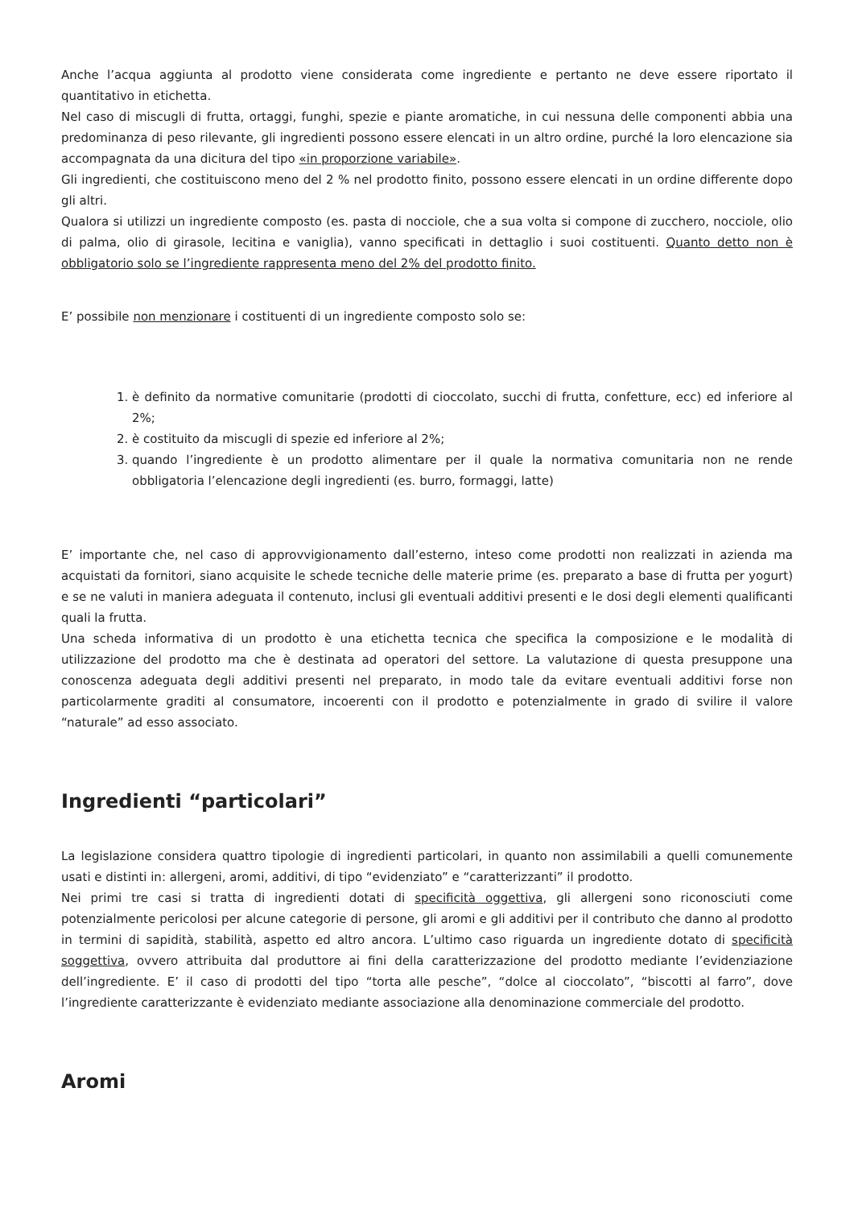Anche l’acqua aggiunta al prodotto viene considerata come ingrediente e pertanto ne deve essere riportato il quantitativo in etichetta.
Nel caso di miscugli di frutta, ortaggi, funghi, spezie e piante aromatiche, in cui nessuna delle componenti abbia una predominanza di peso rilevante, gli ingredienti possono essere elencati in un altro ordine, purché la loro elencazione sia accompagnata da una dicitura del tipo «in proporzione variabile».
Gli ingredienti, che costituiscono meno del 2 % nel prodotto finito, possono essere elencati in un ordine differente dopo gli altri.
Qualora si utilizzi un ingrediente composto (es. pasta di nocciole, che a sua volta si compone di zucchero, nocciole, olio di palma, olio di girasole, lecitina e vaniglia), vanno specificati in dettaglio i suoi costituenti. Quanto detto non è obbligatorio solo se l’ingrediente rappresenta meno del 2% del prodotto finito.
E’ possibile non menzionare i costituenti di un ingrediente composto solo se:
1. è definito da normative comunitarie (prodotti di cioccolato, succhi di frutta, confetture, ecc) ed inferiore al 2%;
2. è costituito da miscugli di spezie ed inferiore al 2%;
3. quando l’ingrediente è un prodotto alimentare per il quale la normativa comunitaria non ne rende obbligatoria l’elencazione degli ingredienti (es. burro, formaggi, latte)
E’ importante che, nel caso di approvvigionamento dall’esterno, inteso come prodotti non realizzati in azienda ma acquistati da fornitori, siano acquisite le schede tecniche delle materie prime (es. preparato a base di frutta per yogurt) e se ne valuti in maniera adeguata il contenuto, inclusi gli eventuali additivi presenti e le dosi degli elementi qualificanti quali la frutta.
Una scheda informativa di un prodotto è una etichetta tecnica che specifica la composizione e le modalità di utilizzazione del prodotto ma che è destinata ad operatori del settore. La valutazione di questa presuppone una conoscenza adeguata degli additivi presenti nel preparato, in modo tale da evitare eventuali additivi forse non particolarmente graditi al consumatore, incoerenti con il prodotto e potenzialmente in grado di svilire il valore “naturale” ad esso associato.
Ingredienti “particolari”
La legislazione considera quattro tipologie di ingredienti particolari, in quanto non assimilabili a quelli comunemente usati e distinti in: allergeni, aromi, additivi, di tipo “evidenziato” e “caratterizzanti” il prodotto.
Nei primi tre casi si tratta di ingredienti dotati di specificità oggettiva, gli allergeni sono riconosciuti come potenzialmente pericolosi per alcune categorie di persone, gli aromi e gli additivi per il contributo che danno al prodotto in termini di sapidità, stabilità, aspetto ed altro ancora. L’ultimo caso riguarda un ingrediente dotato di specificità soggettiva, ovvero attribuita dal produttore ai fini della caratterizzazione del prodotto mediante l’evidenziazione dell’ingrediente. E’ il caso di prodotti del tipo “torta alle pesche”, “dolce al cioccolato”, “biscotti al farro”, dove l’ingrediente caratterizzante è evidenziato mediante associazione alla denominazione commerciale del prodotto.
Aromi